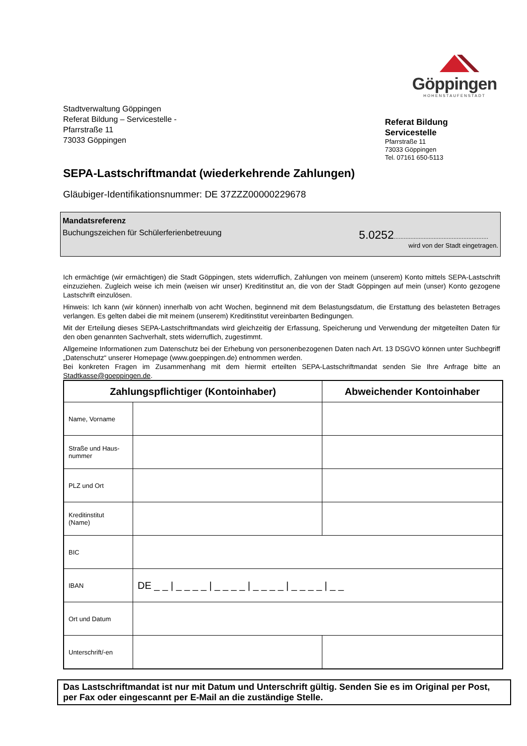Göppingen
HOHENSTAUFENSTADT
Stadtverwaltung Göppingen
Referat Bildung – Servicestelle -
Pfarrstraße 11
73033 Göppingen
Referat Bildung
Servicestelle
Pfarrstraße 11
73033 Göppingen
Tel. 07161 650-5113
SEPA-Lastschriftmandat (wiederkehrende Zahlungen)
Gläubiger-Identifikationsnummer: DE 37ZZZ00000229678
Mandatsreferenz
Buchungszeichen für Schülerferienbetreuung 5.0252.........................................................
wird von der Stadt eingetragen.
Ich ermächtige (wir ermächtigen) die Stadt Göppingen, stets widerruflich, Zahlungen von meinem (unserem) Konto mittels SEPA-Lastschrift einzuziehen. Zugleich weise ich mein (weisen wir unser) Kreditinstitut an, die von der Stadt Göppingen auf mein (unser) Konto gezogene Lastschrift einzulösen.
Hinweis: Ich kann (wir können) innerhalb von acht Wochen, beginnend mit dem Belastungsdatum, die Erstattung des belasteten Betrages verlangen. Es gelten dabei die mit meinem (unserem) Kreditinstitut vereinbarten Bedingungen.
Mit der Erteilung dieses SEPA-Lastschriftmandats wird gleichzeitig der Erfassung, Speicherung und Verwendung der mitgeteilten Daten für den oben genannten Sachverhalt, stets widerruflich, zugestimmt.
Allgemeine Informationen zum Datenschutz bei der Erhebung von personenbezogenen Daten nach Art. 13 DSGVO können unter Suchbegriff „Datenschutz“ unserer Homepage (www.goeppingen.de) entnommen werden.
Bei konkreten Fragen im Zusammenhang mit dem hiermit erteilten SEPA-Lastschriftmandat senden Sie Ihre Anfrage bitte an Stadtkasse@goeppingen.de.
| Zahlungspflichtiger (Kontoinhaber) | | Abweichender Kontoinhaber |
| --- | --- | --- |
| Name, Vorname | | |
| Straße und Haus- nummer | | |
| PLZ und Ort | | |
| Kreditinstitut (Name) | | |
| BIC | | |
| IBAN | DE _ _ / _ _ _ _ / _ _ _ _ / _ _ _ _ / _ _ _ _ / _ _ | |
| Ort und Datum | | |
| Unterschrift/-en | | |
Das Lastschriftmandat ist nur mit Datum und Unterschrift gültig. Senden Sie es im Original per Post, per Fax oder eingescannt per E-Mail an die zuständige Stelle.